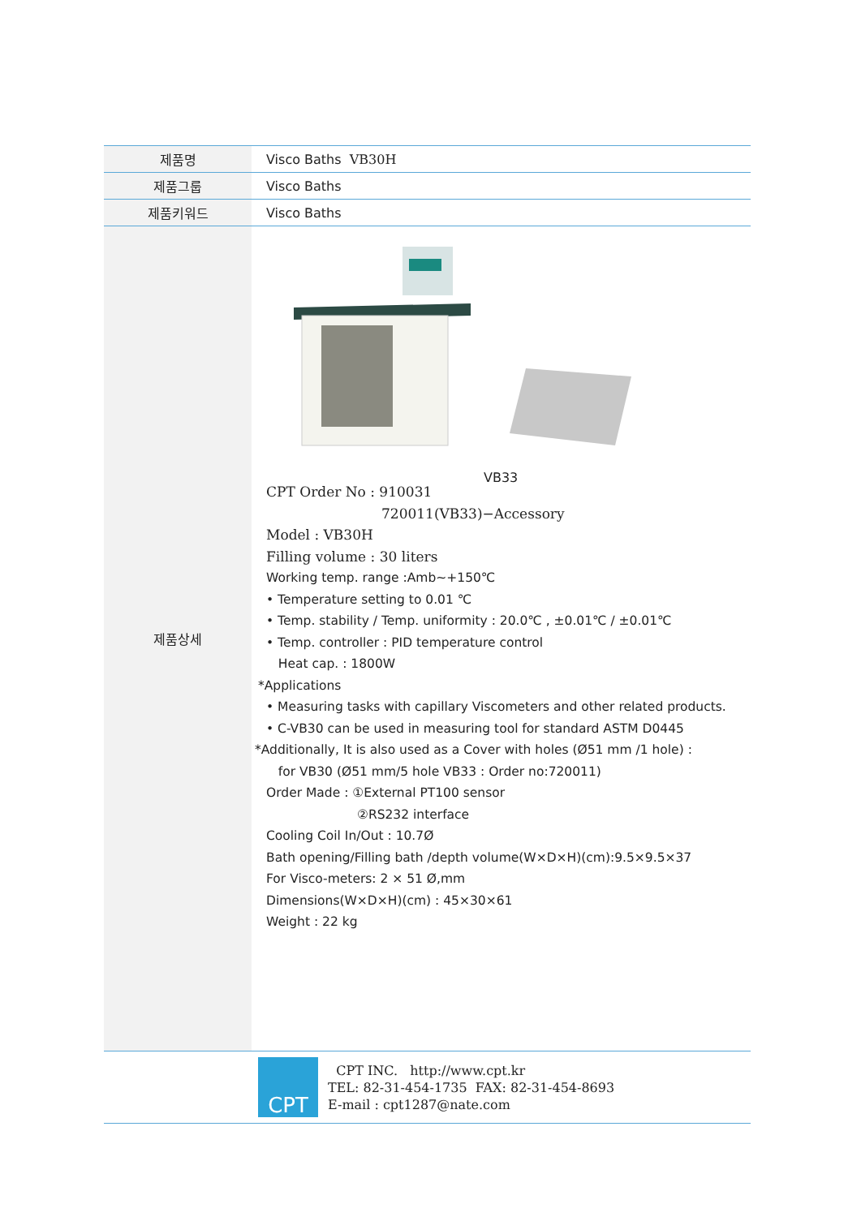| 제품명 | Visco Baths VB30H |
| 제품그룹 | Visco Baths |
| 제품키워드 | Visco Baths |
| 제품상세 | VB33 CPT Order No : 910031 720011(VB33)−Accessory Model : VB30H Filling volume : 30 liters Working temp. range :Amb~+150℃ • Temperature setting to 0.01 ℃ • Temp. stability / Temp. uniformity : 20.0℃ , ±0.01℃ / ±0.01℃ • Temp. controller : PID temperature control Heat cap. : 1800W *Applications • Measuring tasks with capillary Viscometers and other related products. • C-VB30 can be used in measuring tool for standard ASTM D0445 *Additionally, It is also used as a Cover with holes (Ø51 mm /1 hole) : for VB30 (Ø51 mm/5 hole VB33 : Order no:720011) Order Made : ①External PT100 sensor ②RS232 interface Cooling Coil In/Out : 10.7Ø Bath opening/Filling bath /depth volume(W×D×H)(cm):9.5×9.5×37 For Visco-meters: 2 × 51 Ø,mm Dimensions(W×D×H)(cm) : 45×30×61 Weight : 22 kg |
| | CPT CPT INC. http://www.cpt.kr TEL: 82-31-454-1735 FAX: 82-31-454-8693 E-mail : cpt1287@nate.com |